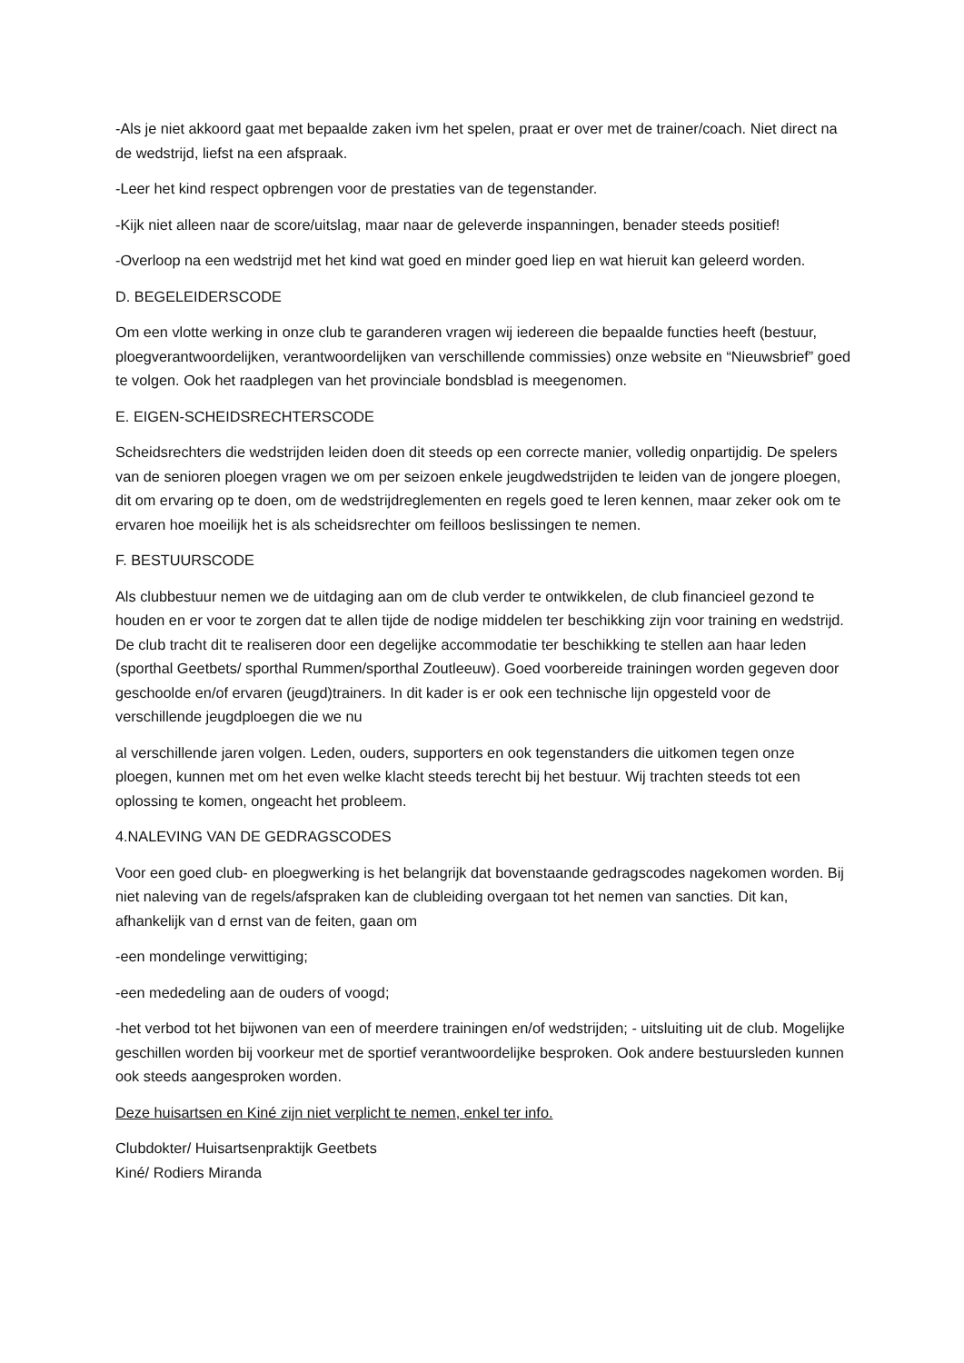-Als je niet akkoord gaat met bepaalde zaken ivm het spelen, praat er over met de trainer/coach. Niet direct na de wedstrijd, liefst na een afspraak.
-Leer het kind respect opbrengen voor de prestaties van de tegenstander.
-Kijk niet alleen naar de score/uitslag, maar naar de geleverde inspanningen, benader steeds positief!
-Overloop na een wedstrijd met het kind wat goed en minder goed liep en wat hieruit kan geleerd worden.
D. BEGELEIDERSCODE
Om een vlotte werking in onze club te garanderen vragen wij iedereen die bepaalde functies heeft (bestuur, ploegverantwoordelijken, verantwoordelijken van verschillende commissies) onze website en “Nieuwsbrief” goed te volgen. Ook het raadplegen van het provinciale bondsblad is meegenomen.
E. EIGEN-SCHEIDSRECHTERSCODE
Scheidsrechters die wedstrijden leiden doen dit steeds op een correcte manier, volledig onpartijdig. De spelers van de senioren ploegen vragen we om per seizoen enkele jeugdwedstrijden te leiden van de jongere ploegen, dit om ervaring op te doen, om de wedstrijdreglementen en regels goed te leren kennen, maar zeker ook om te ervaren hoe moeilijk het is als scheidsrechter om feilloos beslissingen te nemen.
F. BESTUURSCODE
Als clubbestuur nemen we de uitdaging aan om de club verder te ontwikkelen, de club financieel gezond te houden en er voor te zorgen dat te allen tijde de nodige middelen ter beschikking zijn voor training en wedstrijd. De club tracht dit te realiseren door een degelijke accommodatie ter beschikking te stellen aan haar leden (sporthal Geetbets/ sporthal Rummen/sporthal Zoutleeuw). Goed voorbereide trainingen worden gegeven door geschoolde en/of ervaren (jeugd)trainers. In dit kader is er ook een technische lijn opgesteld voor de verschillende jeugdploegen die we nu
al verschillende jaren volgen. Leden, ouders, supporters en ook tegenstanders die uitkomen tegen onze ploegen, kunnen met om het even welke klacht steeds terecht bij het bestuur. Wij trachten steeds tot een oplossing te komen, ongeacht het probleem.
4.NALEVING VAN DE GEDRAGSCODES
Voor een goed club- en ploegwerking is het belangrijk dat bovenstaande gedragscodes nagekomen worden. Bij niet naleving van de regels/afspraken kan de clubleiding overgaan tot het nemen van sancties. Dit kan, afhankelijk van d ernst van de feiten, gaan om
-een mondelinge verwittiging;
-een mededeling aan de ouders of voogd;
-het verbod tot het bijwonen van een of meerdere trainingen en/of wedstrijden; - uitsluiting uit de club. Mogelijke geschillen worden bij voorkeur met de sportief verantwoordelijke besproken. Ook andere bestuursleden kunnen ook steeds aangesproken worden.
Deze huisartsen en Kiné zijn niet verplicht te nemen, enkel ter info.
Clubdokter/ Huisartsenpraktijk Geetbets
Kiné/ Rodiers Miranda